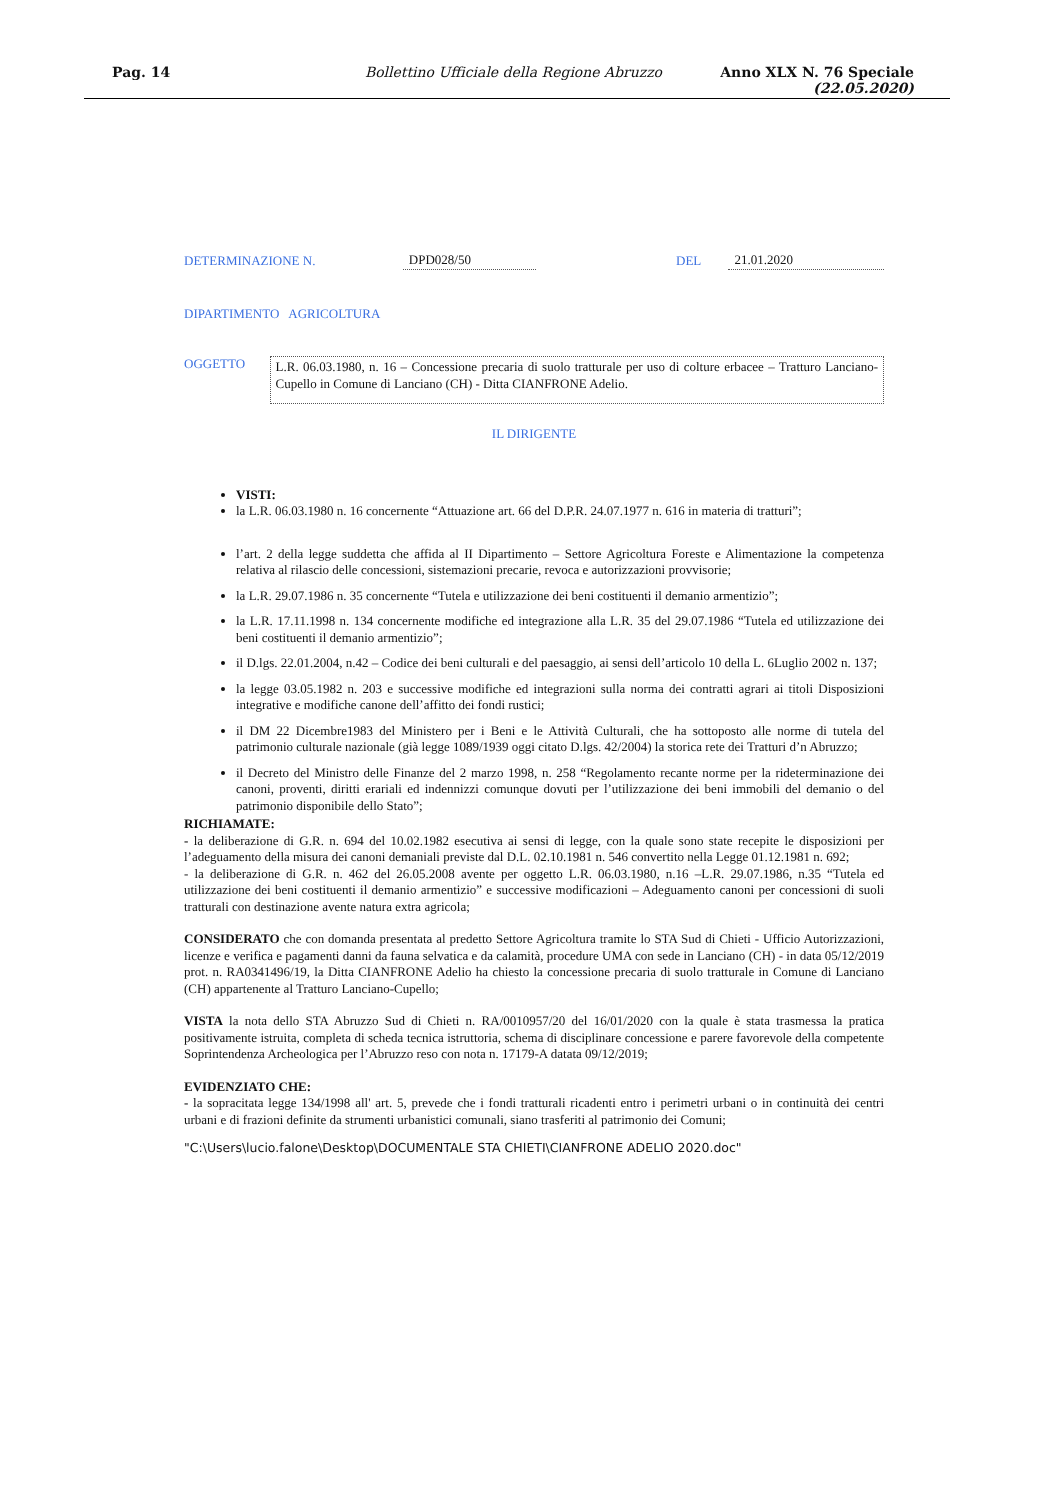Pag. 14 Bollettino Ufficiale della Regione Abruzzo Anno XLX N. 76 Speciale (22.05.2020)
DETERMINAZIONE N. DPD028/50 DEL 21.01.2020
DIPARTIMENTO AGRICOLTURA
OGGETTO
L.R. 06.03.1980, n. 16 – Concessione precaria di suolo tratturale per uso di colture erbacee – Tratturo Lanciano-Cupello in Comune di Lanciano (CH) - Ditta CIANFRONE Adelio.
IL DIRIGENTE
VISTI:
la L.R. 06.03.1980 n. 16 concernente “Attuazione art. 66 del D.P.R. 24.07.1977 n. 616 in materia di tratturi”;
l’art. 2 della legge suddetta che affida al II Dipartimento – Settore Agricoltura Foreste e Alimentazione la competenza relativa al rilascio delle concessioni, sistemazioni precarie, revoca e autorizzazioni provvisorie;
la L.R. 29.07.1986 n. 35 concernente “Tutela e utilizzazione dei beni costituenti il demanio armentizio”;
la L.R. 17.11.1998 n. 134 concernente modifiche ed integrazione alla L.R. 35 del 29.07.1986 “Tutela ed utilizzazione dei beni costituenti il demanio armentizio”;
il D.lgs. 22.01.2004, n.42 – Codice dei beni culturali e del paesaggio, ai sensi dell’articolo 10 della L. 6Luglio 2002 n. 137;
la legge 03.05.1982 n. 203 e successive modifiche ed integrazioni sulla norma dei contratti agrari ai titoli Disposizioni integrative e modifiche canone dell’affitto dei fondi rustici;
il DM 22 Dicembre1983 del Ministero per i Beni e le Attività Culturali, che ha sottoposto alle norme di tutela del patrimonio culturale nazionale (già legge 1089/1939 oggi citato D.lgs. 42/2004) la storica rete dei Tratturi d’n Abruzzo;
il Decreto del Ministro delle Finanze del 2 marzo 1998, n. 258 “Regolamento recante norme per la rideterminazione dei canoni, proventi, diritti erariali ed indennizzi comunque dovuti per l’utilizzazione dei beni immobili del demanio o del patrimonio disponibile dello Stato”;
RICHIAMATE:
- la deliberazione di G.R. n. 694 del 10.02.1982 esecutiva ai sensi di legge, con la quale sono state recepite le disposizioni per l’adeguamento della misura dei canoni demaniali previste dal D.L. 02.10.1981 n. 546 convertito nella Legge 01.12.1981 n. 692;
- la deliberazione di G.R. n. 462 del 26.05.2008 avente per oggetto L.R. 06.03.1980, n.16 –L.R. 29.07.1986, n.35 “Tutela ed utilizzazione dei beni costituenti il demanio armentizio” e successive modificazioni – Adeguamento canoni per concessioni di suoli tratturali con destinazione avente natura extra agricola;
CONSIDERATO che con domanda presentata al predetto Settore Agricoltura tramite lo STA Sud di Chieti - Ufficio Autorizzazioni, licenze e verifica e pagamenti danni da fauna selvatica e da calamità, procedure UMA con sede in Lanciano (CH) - in data 05/12/2019 prot. n. RA0341496/19, la Ditta CIANFRONE Adelio ha chiesto la concessione precaria di suolo tratturale in Comune di Lanciano (CH) appartenente al Tratturo Lanciano-Cupello;
VISTA la nota dello STA Abruzzo Sud di Chieti n. RA/0010957/20 del 16/01/2020 con la quale è stata trasmessa la pratica positivamente istruita, completa di scheda tecnica istruttoria, schema di disciplinare concessione e parere favorevole della competente Soprintendenza Archeologica per l’Abruzzo reso con nota n. 17179-A datata 09/12/2019;
EVIDENZIATO CHE:
- la sopracitata legge 134/1998 all' art. 5, prevede che i fondi tratturali ricadenti entro i perimetri urbani o in continuità dei centri urbani e di frazioni definite da strumenti urbanistici comunali, siano trasferiti al patrimonio dei Comuni;
"C:\Users\lucio.falone\Desktop\DOCUMENTALE STA CHIETI\CIANFRONE ADELIO 2020.doc"